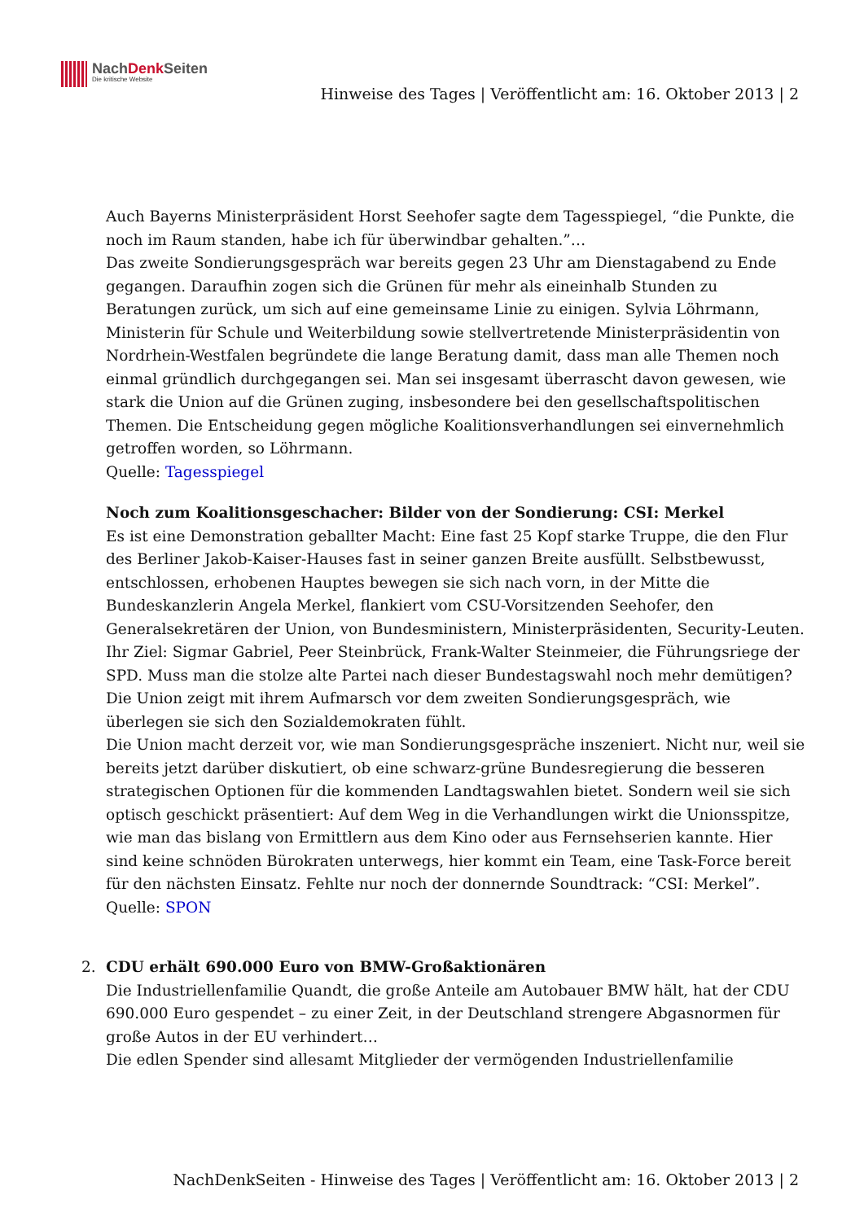NachDenk Seiten
Die kritische Website
Hinweise des Tages | Veröffentlicht am: 16. Oktober 2013 | 2
Auch Bayerns Ministerpräsident Horst Seehofer sagte dem Tagesspiegel, “die Punkte, die noch im Raum standen, habe ich für überwindbar gehalten.”…
Das zweite Sondierungsgespräch war bereits gegen 23 Uhr am Dienstagabend zu Ende gegangen. Daraufhin zogen sich die Grünen für mehr als eineinhalb Stunden zu Beratungen zurück, um sich auf eine gemeinsame Linie zu einigen. Sylvia Löhrmann, Ministerin für Schule und Weiterbildung sowie stellvertretende Ministerpräsidentin von Nordrhein-Westfalen begründete die lange Beratung damit, dass man alle Themen noch einmal gründlich durchgegangen sei. Man sei insgesamt überrascht davon gewesen, wie stark die Union auf die Grünen zuging, insbesondere bei den gesellschaftspolitischen Themen. Die Entscheidung gegen mögliche Koalitionsverhandlungen sei einvernehmlich getroffen worden, so Löhrmann.
Quelle: Tagesspiegel
Noch zum Koalitionsgeschacher: Bilder von der Sondierung: CSI: Merkel
Es ist eine Demonstration geballter Macht: Eine fast 25 Kopf starke Truppe, die den Flur des Berliner Jakob-Kaiser-Hauses fast in seiner ganzen Breite ausfüllt. Selbstbewusst, entschlossen, erhobenen Hauptes bewegen sie sich nach vorn, in der Mitte die Bundeskanzlerin Angela Merkel, flankiert vom CSU-Vorsitzenden Seehofer, den Generalsekretären der Union, von Bundesministern, Ministerpräsidenten, Security-Leuten. Ihr Ziel: Sigmar Gabriel, Peer Steinbrück, Frank-Walter Steinmeier, die Führungsriege der SPD. Muss man die stolze alte Partei nach dieser Bundestagswahl noch mehr demütigen? Die Union zeigt mit ihrem Aufmarsch vor dem zweiten Sondierungsgespräch, wie überlegen sie sich den Sozialdemokraten fühlt.
Die Union macht derzeit vor, wie man Sondierungsgespräche inszeniert. Nicht nur, weil sie bereits jetzt darüber diskutiert, ob eine schwarz-grüne Bundesregierung die besseren strategischen Optionen für die kommenden Landtagswahlen bietet. Sondern weil sie sich optisch geschickt präsentiert: Auf dem Weg in die Verhandlungen wirkt die Unionsspitze, wie man das bislang von Ermittlern aus dem Kino oder aus Fernsehserien kannte. Hier sind keine schnöden Bürokraten unterwegs, hier kommt ein Team, eine Task-Force bereit für den nächsten Einsatz. Fehlte nur noch der donnernde Soundtrack: “CSI: Merkel”.
Quelle: SPON
2. CDU erhält 690.000 Euro von BMW-Großaktionären
Die Industriellenfamilie Quandt, die große Anteile am Autobauer BMW hält, hat der CDU 690.000 Euro gespendet – zu einer Zeit, in der Deutschland strengere Abgasnormen für große Autos in der EU verhindert…
Die edlen Spender sind allesamt Mitglieder der vermögenden Industriellenfamilie
NachDenkSeiten - Hinweise des Tages | Veröffentlicht am: 16. Oktober 2013 | 2